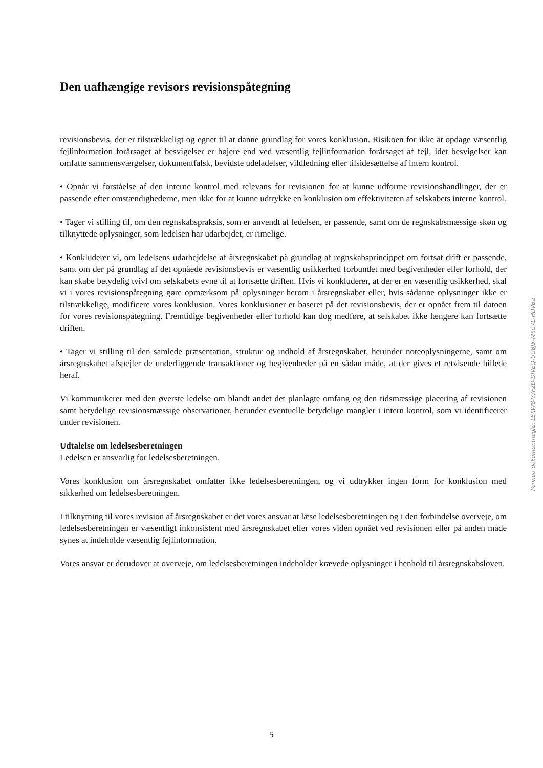Den uafhængige revisors revisionspåtegning
revisionsbevis, der er tilstrækkeligt og egnet til at danne grundlag for vores konklusion. Risikoen for ikke at opdage væsentlig fejlinformation forårsaget af besvigelser er højere end ved væsentlig fejlinformation forårsaget af fejl, idet besvigelser kan omfatte sammensværgelser, dokumentfalsk, bevidste udeladelser, vildledning eller tilsidesættelse af intern kontrol.
• Opnår vi forståelse af den interne kontrol med relevans for revisionen for at kunne udforme revisionshandlinger, der er passende efter omstændighederne, men ikke for at kunne udtrykke en konklusion om effektiviteten af selskabets interne kontrol.
• Tager vi stilling til, om den regnskabspraksis, som er anvendt af ledelsen, er passende, samt om de regnskabsmæssige skøn og tilknyttede oplysninger, som ledelsen har udarbejdet, er rimelige.
• Konkluderer vi, om ledelsens udarbejdelse af årsregnskabet på grundlag af regnskabsprincippet om fortsat drift er passende, samt om der på grundlag af det opnåede revisionsbevis er væsentlig usikkerhed forbundet med begivenheder eller forhold, der kan skabe betydelig tvivl om selskabets evne til at fortsætte driften. Hvis vi konkluderer, at der er en væsentlig usikkerhed, skal vi i vores revisionspåtegning gøre opmærksom på oplysninger herom i årsregnskabet eller, hvis sådanne oplysninger ikke er tilstrækkelige, modificere vores konklusion. Vores konklusioner er baseret på det revisionsbevis, der er opnået frem til datoen for vores revisionspåtegning. Fremtidige begivenheder eller forhold kan dog medføre, at selskabet ikke længere kan fortsætte driften.
• Tager vi stilling til den samlede præsentation, struktur og indhold af årsregnskabet, herunder noteoplysningerne, samt om årsregnskabet afspejler de underliggende transaktioner og begivenheder på en sådan måde, at der gives et retvisende billede heraf.
Vi kommunikerer med den øverste ledelse om blandt andet det planlagte omfang og den tidsmæssige placering af revisionen samt betydelige revisionsmæssige observationer, herunder eventuelle betydelige mangler i intern kontrol, som vi identificerer under revisionen.
Udtalelse om ledelsesberetningen
Ledelsen er ansvarlig for ledelsesberetningen.
Vores konklusion om årsregnskabet omfatter ikke ledelsesberetningen, og vi udtrykker ingen form for konklusion med sikkerhed om ledelsesberetningen.
I tilknytning til vores revision af årsregnskabet er det vores ansvar at læse ledelsesberetningen og i den forbindelse overveje, om ledelsesberetningen er væsentligt inkonsistent med årsregnskabet eller vores viden opnået ved revisionen eller på anden måde synes at indeholde væsentlig fejlinformation.
Vores ansvar er derudover at overveje, om ledelsesberetningen indeholder krævede oplysninger i henhold til årsregnskabsloven.
Penneo dokumentnøgle: LEXW8-V7F2D-DIVEQ-UGBJ5-MXG7L-HDVB2
5